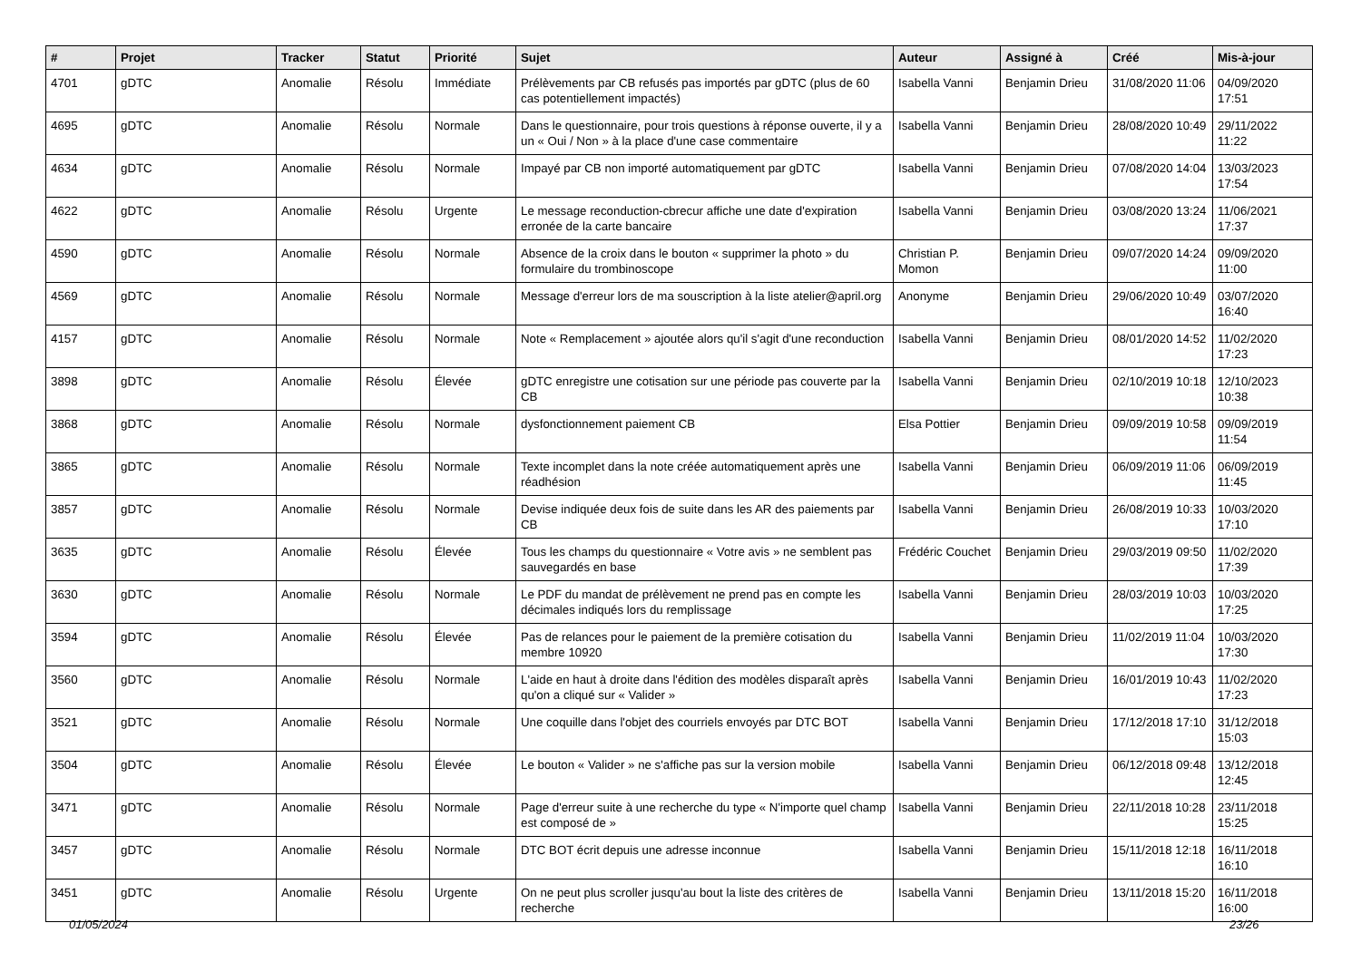| # | Projet | Tracker | Statut | Priorité | Sujet | Auteur | Assigné à | Créé | Mis-à-jour |
| --- | --- | --- | --- | --- | --- | --- | --- | --- | --- |
| 4701 | gDTC | Anomalie | Résolu | Immédiate | Prélèvements par CB refusés pas importés par gDTC (plus de 60 cas potentiellement impactés) | Isabella Vanni | Benjamin Drieu | 31/08/2020 11:06 | 04/09/2020 17:51 |
| 4695 | gDTC | Anomalie | Résolu | Normale | Dans le questionnaire, pour trois questions à réponse ouverte, il y a un « Oui / Non » à la place d'une case commentaire | Isabella Vanni | Benjamin Drieu | 28/08/2020 10:49 | 29/11/2022 11:22 |
| 4634 | gDTC | Anomalie | Résolu | Normale | Impayé par CB non importé automatiquement par gDTC | Isabella Vanni | Benjamin Drieu | 07/08/2020 14:04 | 13/03/2023 17:54 |
| 4622 | gDTC | Anomalie | Résolu | Urgente | Le message reconduction-cbrecur affiche une date d'expiration erronée de la carte bancaire | Isabella Vanni | Benjamin Drieu | 03/08/2020 13:24 | 11/06/2021 17:37 |
| 4590 | gDTC | Anomalie | Résolu | Normale | Absence de la croix dans le bouton « supprimer la photo » du formulaire du trombinoscope | Christian P. Momon | Benjamin Drieu | 09/07/2020 14:24 | 09/09/2020 11:00 |
| 4569 | gDTC | Anomalie | Résolu | Normale | Message d'erreur lors de ma souscription à la liste atelier@april.org | Anonyme | Benjamin Drieu | 29/06/2020 10:49 | 03/07/2020 16:40 |
| 4157 | gDTC | Anomalie | Résolu | Normale | Note « Remplacement » ajoutée alors qu'il s'agit d'une reconduction | Isabella Vanni | Benjamin Drieu | 08/01/2020 14:52 | 11/02/2020 17:23 |
| 3898 | gDTC | Anomalie | Résolu | Élevée | gDTC enregistre une cotisation sur une période pas couverte par la CB | Isabella Vanni | Benjamin Drieu | 02/10/2019 10:18 | 12/10/2023 10:38 |
| 3868 | gDTC | Anomalie | Résolu | Normale | dysfonctionnement paiement CB | Elsa Pottier | Benjamin Drieu | 09/09/2019 10:58 | 09/09/2019 11:54 |
| 3865 | gDTC | Anomalie | Résolu | Normale | Texte incomplet dans la note créée automatiquement après une réadhésion | Isabella Vanni | Benjamin Drieu | 06/09/2019 11:06 | 06/09/2019 11:45 |
| 3857 | gDTC | Anomalie | Résolu | Normale | Devise indiquée deux fois de suite dans les AR des paiements par CB | Isabella Vanni | Benjamin Drieu | 26/08/2019 10:33 | 10/03/2020 17:10 |
| 3635 | gDTC | Anomalie | Résolu | Élevée | Tous les champs du questionnaire « Votre avis » ne semblent pas sauvegardés en base | Frédéric Couchet | Benjamin Drieu | 29/03/2019 09:50 | 11/02/2020 17:39 |
| 3630 | gDTC | Anomalie | Résolu | Normale | Le PDF du mandat de prélèvement ne prend pas en compte les décimales indiqués lors du remplissage | Isabella Vanni | Benjamin Drieu | 28/03/2019 10:03 | 10/03/2020 17:25 |
| 3594 | gDTC | Anomalie | Résolu | Élevée | Pas de relances pour le paiement de la première cotisation du membre 10920 | Isabella Vanni | Benjamin Drieu | 11/02/2019 11:04 | 10/03/2020 17:30 |
| 3560 | gDTC | Anomalie | Résolu | Normale | L'aide en haut à droite dans l'édition des modèles disparaît après qu'on a cliqué sur « Valider » | Isabella Vanni | Benjamin Drieu | 16/01/2019 10:43 | 11/02/2020 17:23 |
| 3521 | gDTC | Anomalie | Résolu | Normale | Une coquille dans l'objet des courriels envoyés par DTC BOT | Isabella Vanni | Benjamin Drieu | 17/12/2018 17:10 | 31/12/2018 15:03 |
| 3504 | gDTC | Anomalie | Résolu | Élevée | Le bouton « Valider » ne s'affiche pas sur la version mobile | Isabella Vanni | Benjamin Drieu | 06/12/2018 09:48 | 13/12/2018 12:45 |
| 3471 | gDTC | Anomalie | Résolu | Normale | Page d'erreur suite à une recherche du type « N'importe quel champ est composé de » | Isabella Vanni | Benjamin Drieu | 22/11/2018 10:28 | 23/11/2018 15:25 |
| 3457 | gDTC | Anomalie | Résolu | Normale | DTC BOT écrit depuis une adresse inconnue | Isabella Vanni | Benjamin Drieu | 15/11/2018 12:18 | 16/11/2018 16:10 |
| 3451 | gDTC | Anomalie | Résolu | Urgente | On ne peut plus scroller jusqu'au bout la liste des critères de recherche | Isabella Vanni | Benjamin Drieu | 13/11/2018 15:20 | 16/11/2018 16:00 |
01/05/2024 23/26